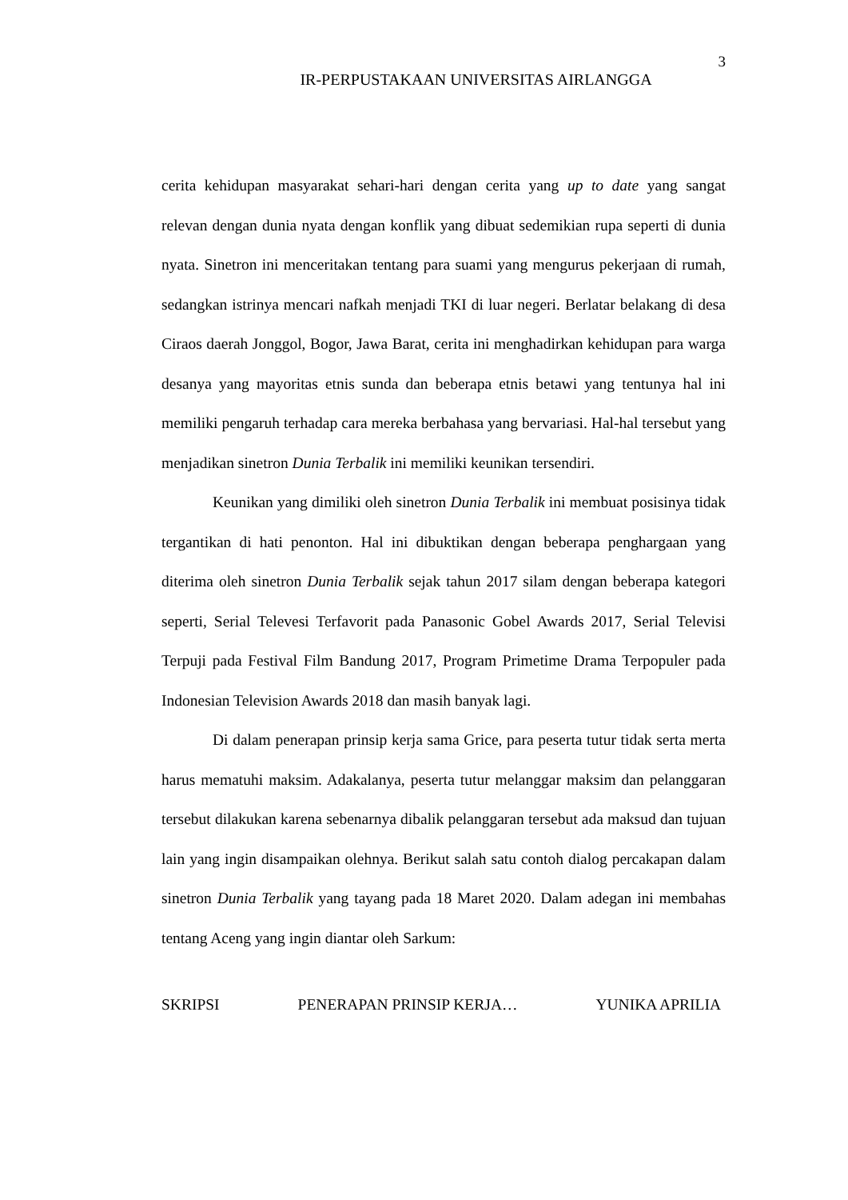3
IR-PERPUSTAKAAN UNIVERSITAS AIRLANGGA
cerita kehidupan masyarakat sehari-hari dengan cerita yang up to date yang sangat relevan dengan dunia nyata dengan konflik yang dibuat sedemikian rupa seperti di dunia nyata. Sinetron ini menceritakan tentang para suami yang mengurus pekerjaan di rumah, sedangkan istrinya mencari nafkah menjadi TKI di luar negeri. Berlatar belakang di desa Ciraos daerah Jonggol, Bogor, Jawa Barat, cerita ini menghadirkan kehidupan para warga desanya yang mayoritas etnis sunda dan beberapa etnis betawi yang tentunya hal ini memiliki pengaruh terhadap cara mereka berbahasa yang bervariasi. Hal-hal tersebut yang menjadikan sinetron Dunia Terbalik ini memiliki keunikan tersendiri.
Keunikan yang dimiliki oleh sinetron Dunia Terbalik ini membuat posisinya tidak tergantikan di hati penonton. Hal ini dibuktikan dengan beberapa penghargaan yang diterima oleh sinetron Dunia Terbalik sejak tahun 2017 silam dengan beberapa kategori seperti, Serial Televesi Terfavorit pada Panasonic Gobel Awards 2017, Serial Televisi Terpuji pada Festival Film Bandung 2017, Program Primetime Drama Terpopuler pada Indonesian Television Awards 2018 dan masih banyak lagi.
Di dalam penerapan prinsip kerja sama Grice, para peserta tutur tidak serta merta harus mematuhi maksim. Adakalanya, peserta tutur melanggar maksim dan pelanggaran tersebut dilakukan karena sebenarnya dibalik pelanggaran tersebut ada maksud dan tujuan lain yang ingin disampaikan olehnya. Berikut salah satu contoh dialog percakapan dalam sinetron Dunia Terbalik yang tayang pada 18 Maret 2020. Dalam adegan ini membahas tentang Aceng yang ingin diantar oleh Sarkum:
SKRIPSI PENERAPAN PRINSIP KERJA… YUNIKA APRILIA